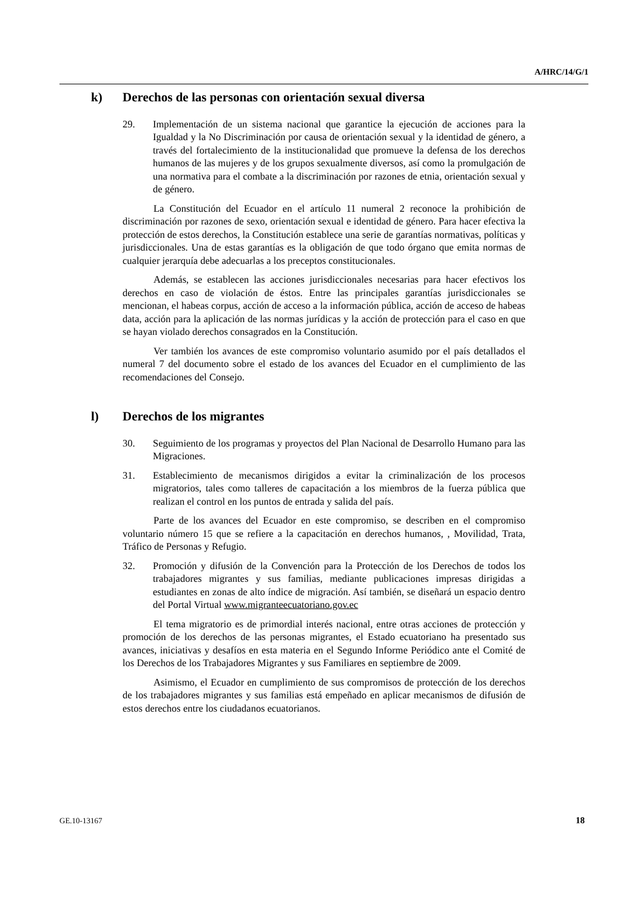A/HRC/14/G/1
k) Derechos de las personas con orientación sexual diversa
29. Implementación de un sistema nacional que garantice la ejecución de acciones para la Igualdad y la No Discriminación por causa de orientación sexual y la identidad de género, a través del fortalecimiento de la institucionalidad que promueve la defensa de los derechos humanos de las mujeres y de los grupos sexualmente diversos, así como la promulgación de una normativa para el combate a la discriminación por razones de etnia, orientación sexual y de género.
La Constitución del Ecuador en el artículo 11 numeral 2 reconoce la prohibición de discriminación por razones de sexo, orientación sexual e identidad de género. Para hacer efectiva la protección de estos derechos, la Constitución establece una serie de garantías normativas, políticas y jurisdiccionales. Una de estas garantías es la obligación de que todo órgano que emita normas de cualquier jerarquía debe adecuarlas a los preceptos constitucionales.
Además, se establecen las acciones jurisdiccionales necesarias para hacer efectivos los derechos en caso de violación de éstos. Entre las principales garantías jurisdiccionales se mencionan, el habeas corpus, acción de acceso a la información pública, acción de acceso de habeas data, acción para la aplicación de las normas jurídicas y la acción de protección para el caso en que se hayan violado derechos consagrados en la Constitución.
Ver también los avances de este compromiso voluntario asumido por el país detallados el numeral 7 del documento sobre el estado de los avances del Ecuador en el cumplimiento de las recomendaciones del Consejo.
l) Derechos de los migrantes
30. Seguimiento de los programas y proyectos del Plan Nacional de Desarrollo Humano para las Migraciones.
31. Establecimiento de mecanismos dirigidos a evitar la criminalización de los procesos migratorios, tales como talleres de capacitación a los miembros de la fuerza pública que realizan el control en los puntos de entrada y salida del país.
Parte de los avances del Ecuador en este compromiso, se describen en el compromiso voluntario número 15 que se refiere a la capacitación en derechos humanos, , Movilidad, Trata, Tráfico de Personas y Refugio.
32. Promoción y difusión de la Convención para la Protección de los Derechos de todos los trabajadores migrantes y sus familias, mediante publicaciones impresas dirigidas a estudiantes en zonas de alto índice de migración. Así también, se diseñará un espacio dentro del Portal Virtual www.migranteecuatoriano.gov.ec
El tema migratorio es de primordial interés nacional, entre otras acciones de protección y promoción de los derechos de las personas migrantes, el Estado ecuatoriano ha presentado sus avances, iniciativas y desafíos en esta materia en el Segundo Informe Periódico ante el Comité de los Derechos de los Trabajadores Migrantes y sus Familiares en septiembre de 2009.
Asimismo, el Ecuador en cumplimiento de sus compromisos de protección de los derechos de los trabajadores migrantes y sus familias está empeñado en aplicar mecanismos de difusión de estos derechos entre los ciudadanos ecuatorianos.
GE.10-13167 18